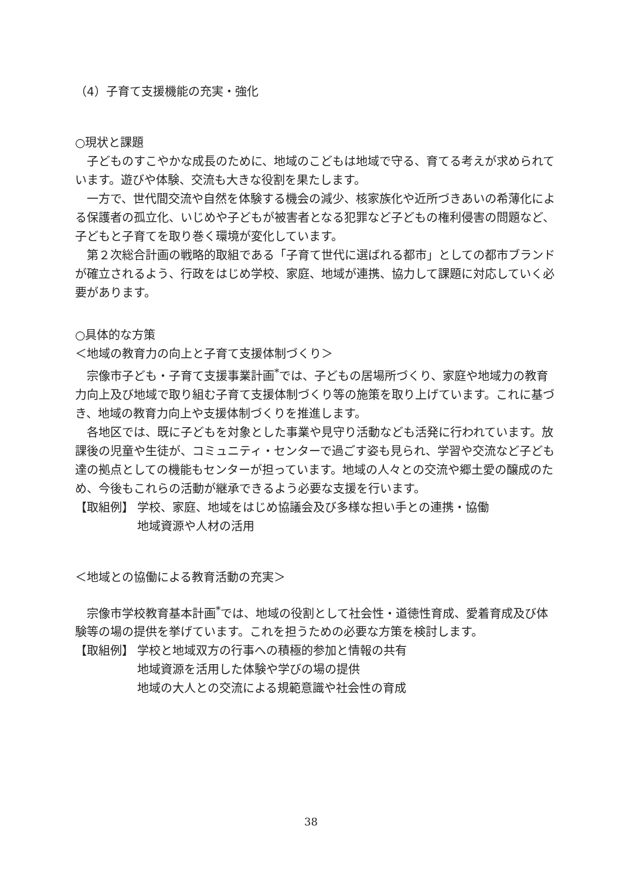（4）子育て支援機能の充実・強化
○現状と課題
子どものすこやかな成長のために、地域のこどもは地域で守る、育てる考えが求められています。遊びや体験、交流も大きな役割を果たします。
一方で、世代間交流や自然を体験する機会の減少、核家族化や近所づきあいの希薄化による保護者の孤立化、いじめや子どもが被害者となる犯罪など子どもの権利侵害の問題など、子どもと子育てを取り巻く環境が変化しています。
第２次総合計画の戦略的取組である「子育て世代に選ばれる都市」としての都市ブランドが確立されるよう、行政をはじめ学校、家庭、地域が連携、協力して課題に対応していく必要があります。
○具体的な方策
＜地域の教育力の向上と子育て支援体制づくり＞
宗像市子ども・子育て支援事業計画<sup>*</sup>では、子どもの居場所づくり、家庭や地域力の教育力向上及び地域で取り組む子育て支援体制づくり等の施策を取り上げています。これに基づき、地域の教育力向上や支援体制づくりを推進します。
各地区では、既に子どもを対象とした事業や見守り活動なども活発に行われています。放課後の児童や生徒が、コミュニティ・センターで過ごす姿も見られ、学習や交流など子ども達の拠点としての機能もセンターが担っています。地域の人々との交流や郷土愛の醸成のため、今後もこれらの活動が継承できるよう必要な支援を行います。
【取組例】 学校、家庭、地域をはじめ協議会及び多様な担い手との連携・協働
地域資源や人材の活用
＜地域との協働による教育活動の充実＞
宗像市学校教育基本計画<sup>*</sup>では、地域の役割として社会性・道徳性育成、愛着育成及び体験等の場の提供を挙げています。これを担うための必要な方策を検討します。
【取組例】 学校と地域双方の行事への積極的参加と情報の共有
地域資源を活用した体験や学びの場の提供
地域の大人との交流による規範意識や社会性の育成
38